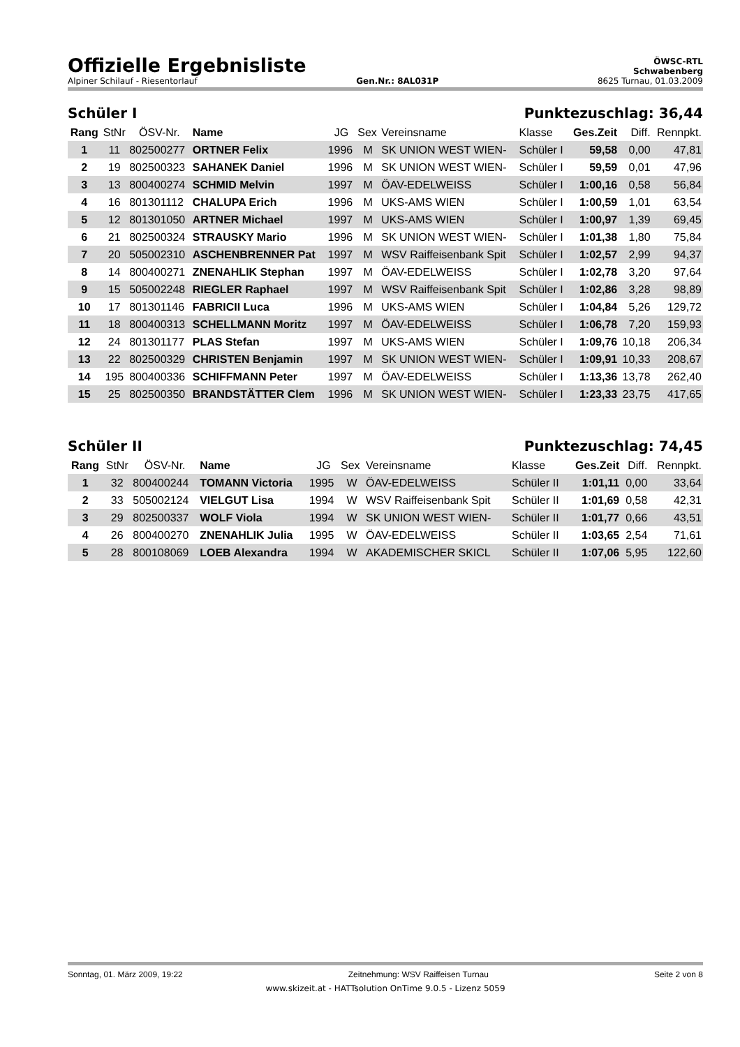Offizielle Ergebnisliste
ÖWSC-RTL
Schwabenberg
Alpiner Schilauf - Riesentorlauf Gen.Nr.: 8AL031P 8625 Turnau, 01.03.2009
Schüler I Punktezuschlag: 36,44
| Rang | StNr | ÖSV-Nr. | Name | JG | Sex | Vereinsname | Klasse | Ges.Zeit | Diff. | Rennpkt. |
| --- | --- | --- | --- | --- | --- | --- | --- | --- | --- | --- |
| 1 | 11 | 802500277 | ORTNER Felix | 1996 | M | SK UNION WEST WIEN- | Schüler I | 59,58 | 0,00 | 47,81 |
| 2 | 19 | 802500323 | SAHANEK Daniel | 1996 | M | SK UNION WEST WIEN- | Schüler I | 59,59 | 0,01 | 47,96 |
| 3 | 13 | 800400274 | SCHMID Melvin | 1997 | M | ÖAV-EDELWEISS | Schüler I | 1:00,16 | 0,58 | 56,84 |
| 4 | 16 | 801301112 | CHALUPA Erich | 1996 | M | UKS-AMS WIEN | Schüler I | 1:00,59 | 1,01 | 63,54 |
| 5 | 12 | 801301050 | ARTNER Michael | 1997 | M | UKS-AMS WIEN | Schüler I | 1:00,97 | 1,39 | 69,45 |
| 6 | 21 | 802500324 | STRAUSKY Mario | 1996 | M | SK UNION WEST WIEN- | Schüler I | 1:01,38 | 1,80 | 75,84 |
| 7 | 20 | 505002310 | ASCHENBRENNER Pat | 1997 | M | WSV Raiffeisenbank Spit | Schüler I | 1:02,57 | 2,99 | 94,37 |
| 8 | 14 | 800400271 | ZNENAHLIK Stephan | 1997 | M | ÖAV-EDELWEISS | Schüler I | 1:02,78 | 3,20 | 97,64 |
| 9 | 15 | 505002248 | RIEGLER Raphael | 1997 | M | WSV Raiffeisenbank Spit | Schüler I | 1:02,86 | 3,28 | 98,89 |
| 10 | 17 | 801301146 | FABRICII Luca | 1996 | M | UKS-AMS WIEN | Schüler I | 1:04,84 | 5,26 | 129,72 |
| 11 | 18 | 800400313 | SCHELLMANN Moritz | 1997 | M | ÖAV-EDELWEISS | Schüler I | 1:06,78 | 7,20 | 159,93 |
| 12 | 24 | 801301177 | PLAS Stefan | 1997 | M | UKS-AMS WIEN | Schüler I | 1:09,76 | 10,18 | 206,34 |
| 13 | 22 | 802500329 | CHRISTEN Benjamin | 1997 | M | SK UNION WEST WIEN- | Schüler I | 1:09,91 | 10,33 | 208,67 |
| 14 | 195 | 800400336 | SCHIFFMANN Peter | 1997 | M | ÖAV-EDELWEISS | Schüler I | 1:13,36 | 13,78 | 262,40 |
| 15 | 25 | 802500350 | BRANDSTÄTTER Clem | 1996 | M | SK UNION WEST WIEN- | Schüler I | 1:23,33 | 23,75 | 417,65 |
Schüler II Punktezuschlag: 74,45
| Rang | StNr | ÖSV-Nr. | Name | JG | Sex | Vereinsname | Klasse | Ges.Zeit | Diff. | Rennpkt. |
| --- | --- | --- | --- | --- | --- | --- | --- | --- | --- | --- |
| 1 | 32 | 800400244 | TOMANN Victoria | 1995 | W | ÖAV-EDELWEISS | Schüler II | 1:01,11 | 0,00 | 33,64 |
| 2 | 33 | 505002124 | VIELGUT Lisa | 1994 | W | WSV Raiffeisenbank Spit | Schüler II | 1:01,69 | 0,58 | 42,31 |
| 3 | 29 | 802500337 | WOLF Viola | 1994 | W | SK UNION WEST WIEN- | Schüler II | 1:01,77 | 0,66 | 43,51 |
| 4 | 26 | 800400270 | ZNENAHLIK Julia | 1995 | W | ÖAV-EDELWEISS | Schüler II | 1:03,65 | 2,54 | 71,61 |
| 5 | 28 | 800108069 | LOEB Alexandra | 1994 | W | AKADEMISCHER SKICL | Schüler II | 1:07,06 | 5,95 | 122,60 |
Sonntag, 01. März 2009, 19:22 Zeitnehmung: WSV Raiffeisen Turnau Seite 2 von 8
www.skizeit.at - HATTsolution OnTime 9.0.5 - Lizenz 5059